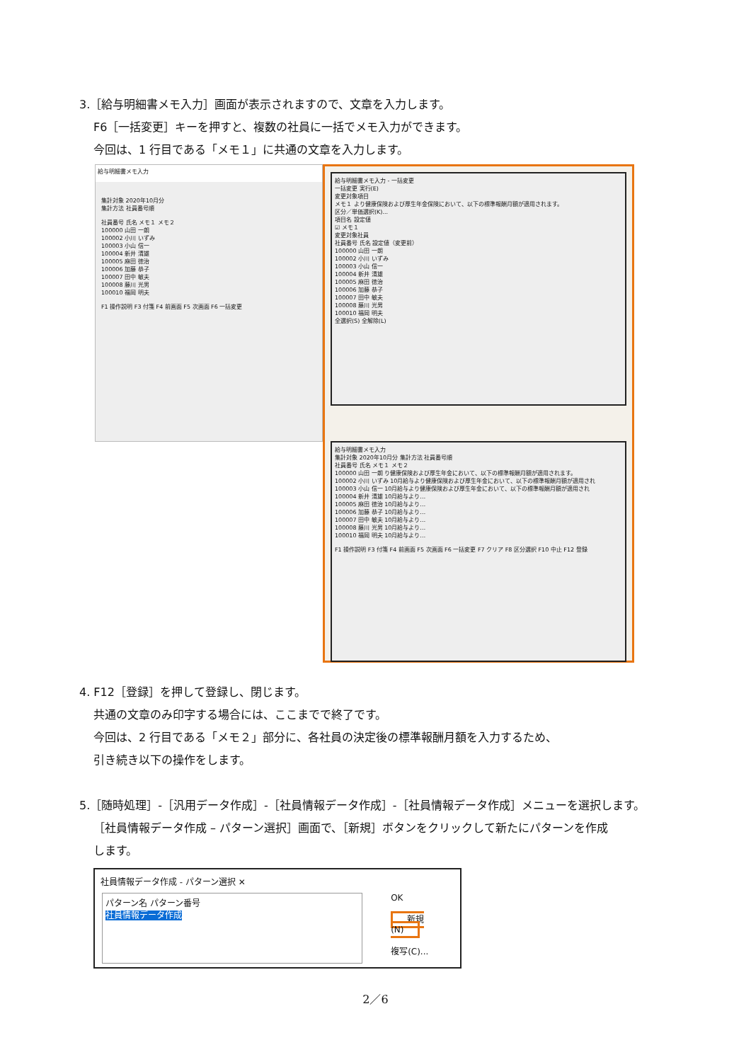3.［給与明細書メモ入力］画面が表示されますので、文章を入力します。
F6［一括変更］キーを押すと、複数の社員に一括でメモ入力ができます。
今回は、1 行目である「メモ１」に共通の文章を入力します。
給与明細書メモ入力
集計対象 2020年10月分
集計方法 社員番号順
社員番号 氏名 メモ１ メモ２
100000 山田 一朗
100002 小川 いずみ
100003 小山 信一
100004 新井 清雄
100005 麻田 徳治
100006 加藤 恭子
100007 田中 敏夫
100008 藤川 光男
100010 福岡 明夫
F1 操作説明 F3 付箋 F4 前画面 F5 次画面 F6 一括変更
給与明細書メモ入力 - 一括変更
一括変更 実行(E)
変更対象項目
メモ１ より健康保険および厚生年金保険において、以下の標準報酬月額が適用されます。
区分／単価選択(K)...
項目名 設定値
☑ メモ１
変更対象社員
社員番号 氏名 設定値（変更前）
100000 山田 一朗
100002 小川 いずみ
100003 小山 信一
100004 新井 清雄
100005 麻田 徳治
100006 加藤 恭子
100007 田中 敏夫
100008 藤川 光男
100010 福岡 明夫
全選択(S) 全解除(L)
給与明細書メモ入力
集計対象 2020年10月分 集計方法 社員番号順
社員番号 氏名 メモ１ メモ２
100000 山田 一朗 り健康保険および厚生年金において、以下の標準報酬月額が適用されます。
100002 小川 いずみ 10月給与より健康保険および厚生年金において、以下の標準報酬月額が適用され
100003 小山 信一 10月給与より健康保険および厚生年金において、以下の標準報酬月額が適用され
100004 新井 清雄 10月給与より…
100005 麻田 徳治 10月給与より…
100006 加藤 恭子 10月給与より…
100007 田中 敏夫 10月給与より…
100008 藤川 光男 10月給与より…
100010 福岡 明夫 10月給与より…
F1 操作説明 F3 付箋 F4 前画面 F5 次画面 F6 一括変更 F7 クリア F8 区分選択 F10 中止 F12 登録
4. F12［登録］を押して登録し、閉じます。
共通の文章のみ印字する場合には、ここまでで終了です。
今回は、2 行目である「メモ２」部分に、各社員の決定後の標準報酬月額を入力するため、
引き続き以下の操作をします。
5.［随時処理］-［汎用データ作成］-［社員情報データ作成］-［社員情報データ作成］メニューを選択します。
［社員情報データ作成 – パターン選択］画面で、［新規］ボタンをクリックして新たにパターンを作成
します。
社員情報データ作成 - パターン選択 ✕
パターン名 パターン番号
社員情報データ作成
OK
新規(N)
複写(C)...
2／6